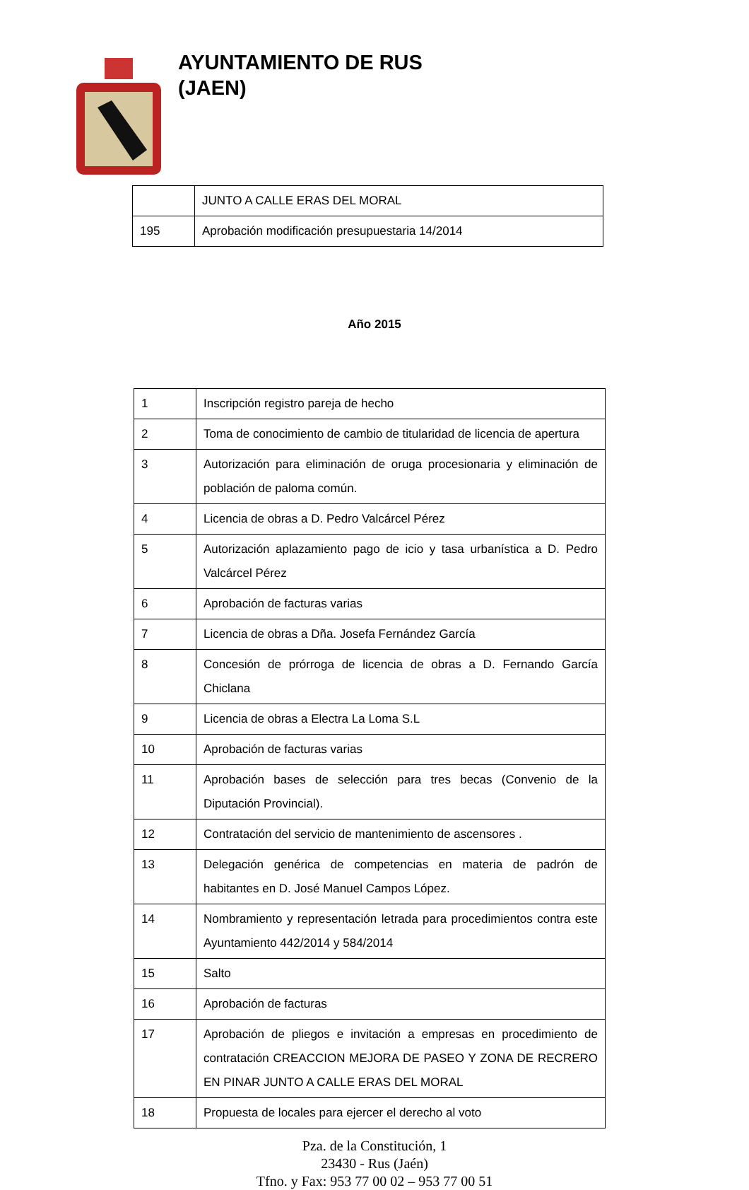AYUNTAMIENTO DE RUS
(JAEN)
| | JUNTO A CALLE ERAS DEL MORAL |
| 195 | Aprobación modificación presupuestaria 14/2014 |
Año 2015
| 1 | Inscripción registro pareja de hecho |
| 2 | Toma de conocimiento de cambio de titularidad de licencia de apertura |
| 3 | Autorización para eliminación de oruga procesionaria y eliminación de población de paloma común. |
| 4 | Licencia de obras a D. Pedro Valcárcel Pérez |
| 5 | Autorización aplazamiento pago de icio y tasa urbanística a D. Pedro Valcárcel Pérez |
| 6 | Aprobación de facturas varias |
| 7 | Licencia de obras a Dña. Josefa Fernández García |
| 8 | Concesión de prórroga de licencia de obras a D. Fernando García Chiclana |
| 9 | Licencia de obras a Electra La Loma S.L |
| 10 | Aprobación de facturas varias |
| 11 | Aprobación bases de selección para tres becas (Convenio de la Diputación Provincial). |
| 12 | Contratación del servicio de mantenimiento de ascensores . |
| 13 | Delegación genérica de competencias en materia de padrón de habitantes en D. José Manuel Campos López. |
| 14 | Nombramiento y representación letrada para procedimientos contra este Ayuntamiento 442/2014 y 584/2014 |
| 15 | Salto |
| 16 | Aprobación de facturas |
| 17 | Aprobación de pliegos e invitación a empresas en procedimiento de contratación CREACCION MEJORA DE PASEO Y ZONA DE RECRERO EN PINAR JUNTO A CALLE ERAS DEL MORAL |
| 18 | Propuesta de locales para ejercer el derecho al voto |
Pza. de la Constitución, 1
23430 - Rus (Jaén)
Tfno. y Fax: 953 77 00 02 – 953 77 00 51